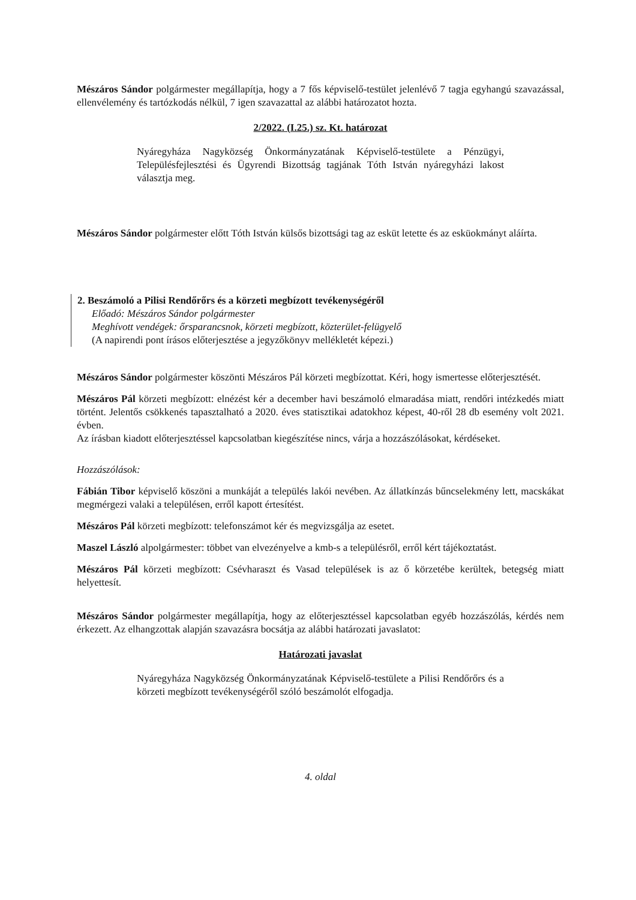Mészáros Sándor polgármester megállapítja, hogy a 7 fős képviselő-testület jelenlévő 7 tagja egyhangú szavazással, ellenvélemény és tartózkodás nélkül, 7 igen szavazattal az alábbi határozatot hozta.
2/2022. (I.25.) sz. Kt. határozat
Nyáregyháza Nagyközség Önkormányzatának Képviselő-testülete a Pénzügyi, Településfejlesztési és Ügyrendi Bizottság tagjának Tóth István nyáregyházi lakost választja meg.
Mészáros Sándor polgármester előtt Tóth István külsős bizottsági tag az esküt letette és az esküokmányt aláírta.
2. Beszámoló a Pilisi Rendőrőrs és a körzeti megbízott tevékenységéről
Előadó: Mészáros Sándor polgármester
Meghívott vendégek: őrsparancsnok, körzeti megbízott, közterület-felügyelő
(A napirendi pont írásos előterjesztése a jegyzőkönyv mellékletét képezi.)
Mészáros Sándor polgármester köszönti Mészáros Pál körzeti megbízottat. Kéri, hogy ismertesse előterjesztését.
Mészáros Pál körzeti megbízott: elnézést kér a december havi beszámoló elmaradása miatt, rendőri intézkedés miatt történt. Jelentős csökkenés tapasztalható a 2020. éves statisztikai adatokhoz képest, 40-ről 28 db esemény volt 2021. évben.
Az írásban kiadott előterjesztéssel kapcsolatban kiegészítése nincs, várja a hozzászólásokat, kérdéseket.
Hozzászólások:
Fábián Tibor képviselő köszöni a munkáját a település lakói nevében. Az állatkínzás bűncselekmény lett, macskákat megmérgezi valaki a településen, erről kapott értesítést.
Mészáros Pál körzeti megbízott: telefonszámot kér és megvizsgálja az esetet.
Maszel László alpolgármester: többet van elvezényelve a kmb-s a településről, erről kért tájékoztatást.
Mészáros Pál körzeti megbízott: Csévharaszt és Vasad települések is az ő körzetébe kerültek, betegség miatt helyettesít.
Mészáros Sándor polgármester megállapítja, hogy az előterjesztéssel kapcsolatban egyéb hozzászólás, kérdés nem érkezett. Az elhangzottak alapján szavazásra bocsátja az alábbi határozati javaslatot:
Határozati javaslat
Nyáregyháza Nagyközség Önkormányzatának Képviselő-testülete a Pilisi Rendőrőrs és a körzeti megbízott tevékenységéről szóló beszámolót elfogadja.
4. oldal